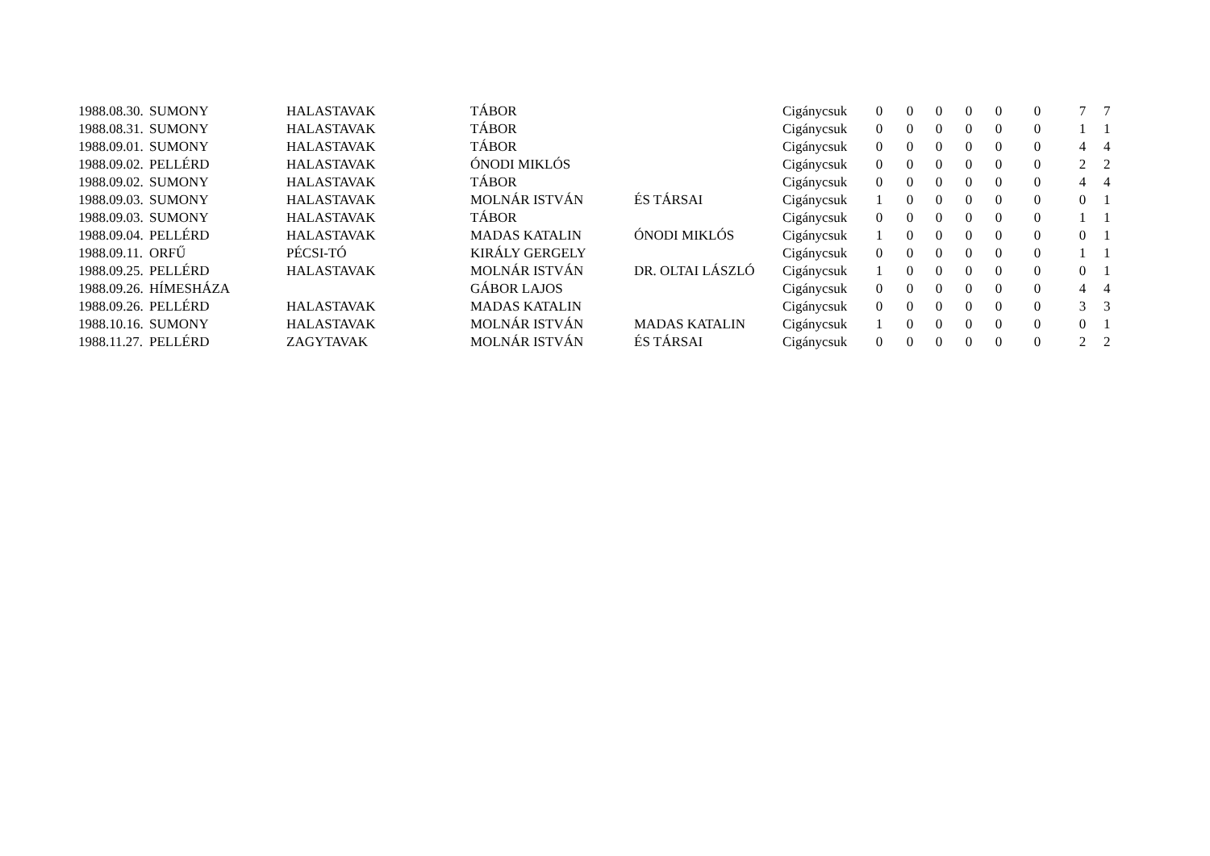| 1988.08.30. | SUMONY | HALASTAVAK | TÁBOR | | Cigánycsuk | 0 | 0 | 0 | 0 | 0 | 0 | 7 | 7 |
| 1988.08.31. | SUMONY | HALASTAVAK | TÁBOR | | Cigánycsuk | 0 | 0 | 0 | 0 | 0 | 0 | 1 | 1 |
| 1988.09.01. | SUMONY | HALASTAVAK | TÁBOR | | Cigánycsuk | 0 | 0 | 0 | 0 | 0 | 0 | 4 | 4 |
| 1988.09.02. | PELLÉRD | HALASTAVAK | ÓNODI MIKLÓS | | Cigánycsuk | 0 | 0 | 0 | 0 | 0 | 0 | 2 | 2 |
| 1988.09.02. | SUMONY | HALASTAVAK | TÁBOR | | Cigánycsuk | 0 | 0 | 0 | 0 | 0 | 0 | 4 | 4 |
| 1988.09.03. | SUMONY | HALASTAVAK | MOLNÁR ISTVÁN | ÉS TÁRSAI | Cigánycsuk | 1 | 0 | 0 | 0 | 0 | 0 | 0 | 1 |
| 1988.09.03. | SUMONY | HALASTAVAK | TÁBOR | | Cigánycsuk | 0 | 0 | 0 | 0 | 0 | 0 | 1 | 1 |
| 1988.09.04. | PELLÉRD | HALASTAVAK | MADAS KATALIN | ÓNODI MIKLÓS | Cigánycsuk | 1 | 0 | 0 | 0 | 0 | 0 | 0 | 1 |
| 1988.09.11. | ORFŰ | PÉCSI-TÓ | KIRÁLY GERGELY | | Cigánycsuk | 0 | 0 | 0 | 0 | 0 | 0 | 1 | 1 |
| 1988.09.25. | PELLÉRD | HALASTAVAK | MOLNÁR ISTVÁN | DR. OLTAI LÁSZLÓ | Cigánycsuk | 1 | 0 | 0 | 0 | 0 | 0 | 0 | 1 |
| 1988.09.26. | HÍMESHÁZA | | GÁBOR LAJOS | | Cigánycsuk | 0 | 0 | 0 | 0 | 0 | 0 | 4 | 4 |
| 1988.09.26. | PELLÉRD | HALASTAVAK | MADAS KATALIN | | Cigánycsuk | 0 | 0 | 0 | 0 | 0 | 0 | 3 | 3 |
| 1988.10.16. | SUMONY | HALASTAVAK | MOLNÁR ISTVÁN | MADAS KATALIN | Cigánycsuk | 1 | 0 | 0 | 0 | 0 | 0 | 0 | 1 |
| 1988.11.27. | PELLÉRD | ZAGYTAVAK | MOLNÁR ISTVÁN | ÉS TÁRSAI | Cigánycsuk | 0 | 0 | 0 | 0 | 0 | 0 | 2 | 2 |